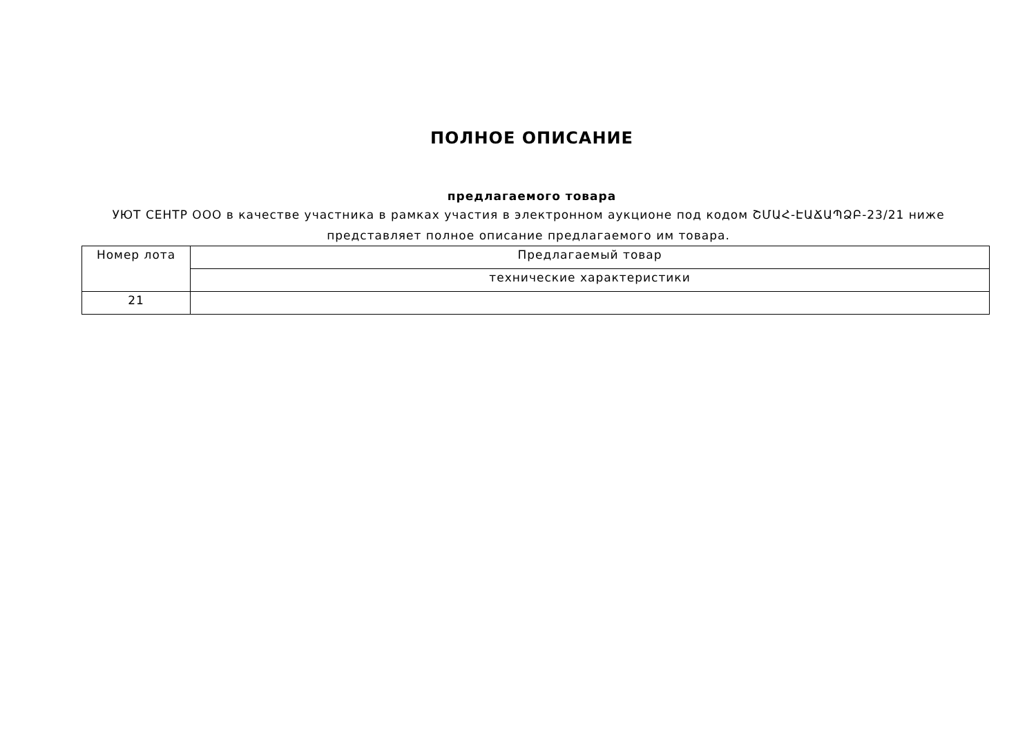ПОЛНОЕ ОПИСАНИЕ
предлагаемого товара
УЮТ СЕНТР ООО в качестве участника в рамках участия в электронном аукционе под кодом ՇՄԱՀ-ԷԱՃԱՊՁԲ-23/21 ниже представляет полное описание предлагаемого им товара.
| Номер лота | Предлагаемый товар |
| | технические характеристики |
| 21 | |